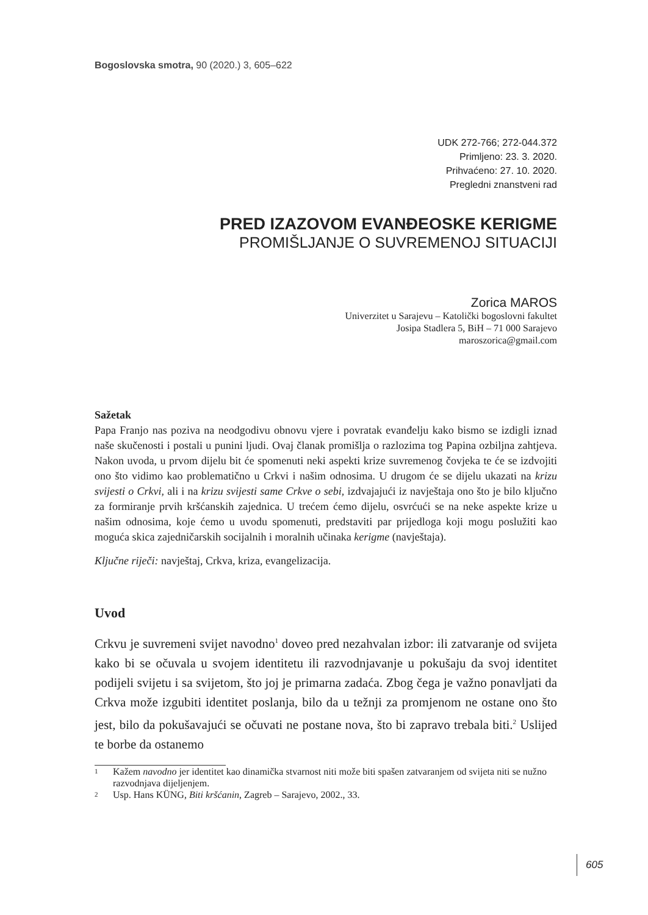Bogoslovska smotra, 90 (2020.) 3, 605–622
UDK 272-766; 272-044.372
Primljeno: 23. 3. 2020.
Prihvaćeno: 27. 10. 2020.
Pregledni znanstveni rad
PRED IZAZOVOM EVANĐEOSKE KERIGME
PROMIŠLJANJE O SUVREMENOJ SITUACIJI
Zorica MAROS
Univerzitet u Sarajevu – Katolički bogoslovni fakultet
Josipa Stadlera 5, BiH – 71 000 Sarajevo
maroszorica@gmail.com
Sažetak
Papa Franjo nas poziva na neodgodivu obnovu vjere i povratak evanđelju kako bismo se izdigli iznad naše skučenosti i postali u punini ljudi. Ovaj članak promišlja o razlozima tog Papina ozbiljna zahtjeva. Nakon uvoda, u prvom dijelu bit će spomenuti neki aspekti krize suvremenog čovjeka te će se izdvojiti ono što vidimo kao problematično u Crkvi i našim odnosima. U drugom će se dijelu ukazati na krizu svijesti o Crkvi, ali i na krizu svijesti same Crkve o sebi, izdvajajući iz navještaja ono što je bilo ključno za formiranje prvih kršćanskih zajednica. U trećem ćemo dijelu, osvrćući se na neke aspekte krize u našim odnosima, koje ćemo u uvodu spomenuti, predstaviti par prijedloga koji mogu poslužiti kao moguća skica zajedničarskih socijalnih i moralnih učinaka kerigme (navještaja).
Ključne riječi: navještaj, Crkva, kriza, evangelizacija.
Uvod
Crkvu je suvremeni svijet navodno<sup>1</sup> doveo pred nezahvalan izbor: ili zatvaranje od svijeta kako bi se očuvala u svojem identitetu ili razvodnjavanje u pokušaju da svoj identitet podijeli svijetu i sa svijetom, što joj je primarna zadaća. Zbog čega je važno ponavljati da Crkva može izgubiti identitet poslanja, bilo da u težnji za promjenom ne ostane ono što jest, bilo da pokušavajući se očuvati ne postane nova, što bi zapravo trebala biti.<sup>2</sup> Uslijed te borbe da ostanemo
1
Kažem navodno jer identitet kao dinamička stvarnost niti može biti spašen zatvaranjem od svijeta niti se nužno razvodnjava dijeljenjem.
2
Usp. Hans KÜNG, Biti kršćanin, Zagreb – Sarajevo, 2002., 33.
605